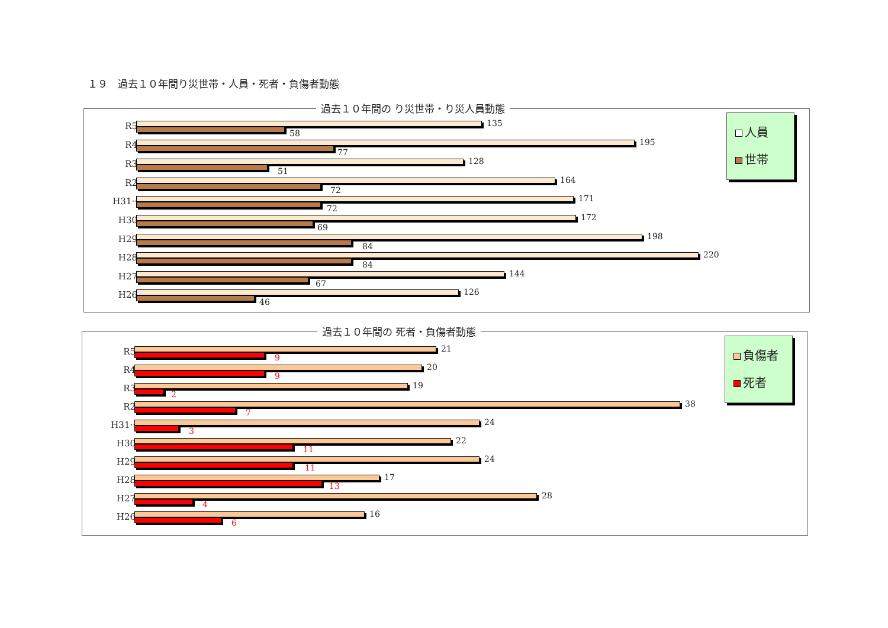１９　過去１０年間り災世帯・人員・死者・負傷者動態
過去１０年間の り災世帯・り災人員動態
人員
世帯
R5 135
58
R4 195
77
R3 128
51
R2 164
72
H31·· 171
72
H30 172
69
H29 198
84
H28 220
84
H27 144
67
H26 126
46
過去１０年間の 死者・負傷者動態
負傷者
死者
R5 21
9
R4 20
9
R3 19
2
R2 38
7
H31·· 24
3
H30 22
11
H29 24
11
H28 17
13
H27 28
4
H26 16
6